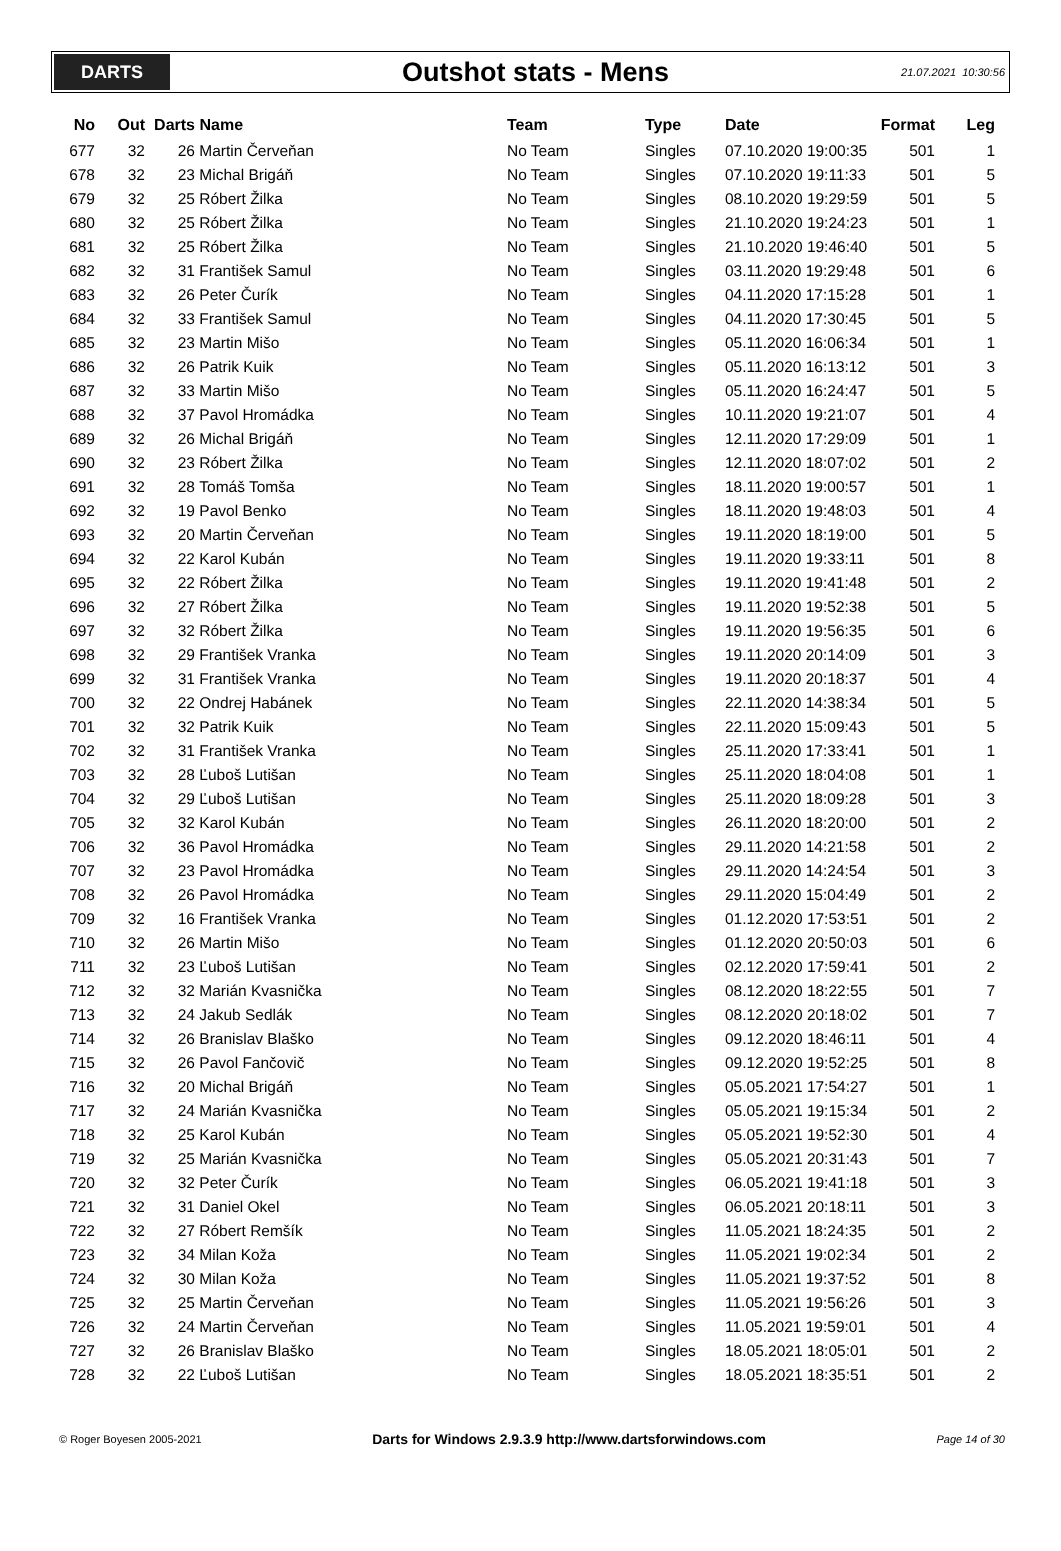DARTS
Outshot stats - Mens
21.07.2021 10:30:56
| No | Out | Darts | Name | Team | Type | Date | Format | Leg |
| --- | --- | --- | --- | --- | --- | --- | --- | --- |
| 677 | 32 | 26 | Martin Červeňan | No Team | Singles | 07.10.2020 19:00:35 | 501 | 1 |
| 678 | 32 | 23 | Michal Brigáň | No Team | Singles | 07.10.2020 19:11:33 | 501 | 5 |
| 679 | 32 | 25 | Róbert Žilka | No Team | Singles | 08.10.2020 19:29:59 | 501 | 5 |
| 680 | 32 | 25 | Róbert Žilka | No Team | Singles | 21.10.2020 19:24:23 | 501 | 1 |
| 681 | 32 | 25 | Róbert Žilka | No Team | Singles | 21.10.2020 19:46:40 | 501 | 5 |
| 682 | 32 | 31 | František Samul | No Team | Singles | 03.11.2020 19:29:48 | 501 | 6 |
| 683 | 32 | 26 | Peter Čurík | No Team | Singles | 04.11.2020 17:15:28 | 501 | 1 |
| 684 | 32 | 33 | František Samul | No Team | Singles | 04.11.2020 17:30:45 | 501 | 5 |
| 685 | 32 | 23 | Martin Mišo | No Team | Singles | 05.11.2020 16:06:34 | 501 | 1 |
| 686 | 32 | 26 | Patrik Kuik | No Team | Singles | 05.11.2020 16:13:12 | 501 | 3 |
| 687 | 32 | 33 | Martin Mišo | No Team | Singles | 05.11.2020 16:24:47 | 501 | 5 |
| 688 | 32 | 37 | Pavol Hromádka | No Team | Singles | 10.11.2020 19:21:07 | 501 | 4 |
| 689 | 32 | 26 | Michal Brigáň | No Team | Singles | 12.11.2020 17:29:09 | 501 | 1 |
| 690 | 32 | 23 | Róbert Žilka | No Team | Singles | 12.11.2020 18:07:02 | 501 | 2 |
| 691 | 32 | 28 | Tomáš Tomša | No Team | Singles | 18.11.2020 19:00:57 | 501 | 1 |
| 692 | 32 | 19 | Pavol Benko | No Team | Singles | 18.11.2020 19:48:03 | 501 | 4 |
| 693 | 32 | 20 | Martin Červeňan | No Team | Singles | 19.11.2020 18:19:00 | 501 | 5 |
| 694 | 32 | 22 | Karol Kubán | No Team | Singles | 19.11.2020 19:33:11 | 501 | 8 |
| 695 | 32 | 22 | Róbert Žilka | No Team | Singles | 19.11.2020 19:41:48 | 501 | 2 |
| 696 | 32 | 27 | Róbert Žilka | No Team | Singles | 19.11.2020 19:52:38 | 501 | 5 |
| 697 | 32 | 32 | Róbert Žilka | No Team | Singles | 19.11.2020 19:56:35 | 501 | 6 |
| 698 | 32 | 29 | František Vranka | No Team | Singles | 19.11.2020 20:14:09 | 501 | 3 |
| 699 | 32 | 31 | František Vranka | No Team | Singles | 19.11.2020 20:18:37 | 501 | 4 |
| 700 | 32 | 22 | Ondrej Habánek | No Team | Singles | 22.11.2020 14:38:34 | 501 | 5 |
| 701 | 32 | 32 | Patrik Kuik | No Team | Singles | 22.11.2020 15:09:43 | 501 | 5 |
| 702 | 32 | 31 | František Vranka | No Team | Singles | 25.11.2020 17:33:41 | 501 | 1 |
| 703 | 32 | 28 | Ľuboš Lutišan | No Team | Singles | 25.11.2020 18:04:08 | 501 | 1 |
| 704 | 32 | 29 | Ľuboš Lutišan | No Team | Singles | 25.11.2020 18:09:28 | 501 | 3 |
| 705 | 32 | 32 | Karol Kubán | No Team | Singles | 26.11.2020 18:20:00 | 501 | 2 |
| 706 | 32 | 36 | Pavol Hromádka | No Team | Singles | 29.11.2020 14:21:58 | 501 | 2 |
| 707 | 32 | 23 | Pavol Hromádka | No Team | Singles | 29.11.2020 14:24:54 | 501 | 3 |
| 708 | 32 | 26 | Pavol Hromádka | No Team | Singles | 29.11.2020 15:04:49 | 501 | 2 |
| 709 | 32 | 16 | František Vranka | No Team | Singles | 01.12.2020 17:53:51 | 501 | 2 |
| 710 | 32 | 26 | Martin Mišo | No Team | Singles | 01.12.2020 20:50:03 | 501 | 6 |
| 711 | 32 | 23 | Ľuboš Lutišan | No Team | Singles | 02.12.2020 17:59:41 | 501 | 2 |
| 712 | 32 | 32 | Marián Kvasnička | No Team | Singles | 08.12.2020 18:22:55 | 501 | 7 |
| 713 | 32 | 24 | Jakub Sedlák | No Team | Singles | 08.12.2020 20:18:02 | 501 | 7 |
| 714 | 32 | 26 | Branislav Blaško | No Team | Singles | 09.12.2020 18:46:11 | 501 | 4 |
| 715 | 32 | 26 | Pavol Fančovič | No Team | Singles | 09.12.2020 19:52:25 | 501 | 8 |
| 716 | 32 | 20 | Michal Brigáň | No Team | Singles | 05.05.2021 17:54:27 | 501 | 1 |
| 717 | 32 | 24 | Marián Kvasnička | No Team | Singles | 05.05.2021 19:15:34 | 501 | 2 |
| 718 | 32 | 25 | Karol Kubán | No Team | Singles | 05.05.2021 19:52:30 | 501 | 4 |
| 719 | 32 | 25 | Marián Kvasnička | No Team | Singles | 05.05.2021 20:31:43 | 501 | 7 |
| 720 | 32 | 32 | Peter Čurík | No Team | Singles | 06.05.2021 19:41:18 | 501 | 3 |
| 721 | 32 | 31 | Daniel Okel | No Team | Singles | 06.05.2021 20:18:11 | 501 | 3 |
| 722 | 32 | 27 | Róbert Remšík | No Team | Singles | 11.05.2021 18:24:35 | 501 | 2 |
| 723 | 32 | 34 | Milan Koža | No Team | Singles | 11.05.2021 19:02:34 | 501 | 2 |
| 724 | 32 | 30 | Milan Koža | No Team | Singles | 11.05.2021 19:37:52 | 501 | 8 |
| 725 | 32 | 25 | Martin Červeňan | No Team | Singles | 11.05.2021 19:56:26 | 501 | 3 |
| 726 | 32 | 24 | Martin Červeňan | No Team | Singles | 11.05.2021 19:59:01 | 501 | 4 |
| 727 | 32 | 26 | Branislav Blaško | No Team | Singles | 18.05.2021 18:05:01 | 501 | 2 |
| 728 | 32 | 22 | Ľuboš Lutišan | No Team | Singles | 18.05.2021 18:35:51 | 501 | 2 |
© Roger Boyesen 2005-2021 Darts for Windows 2.9.3.9 http://www.dartsforwindows.com Page 14 of 30